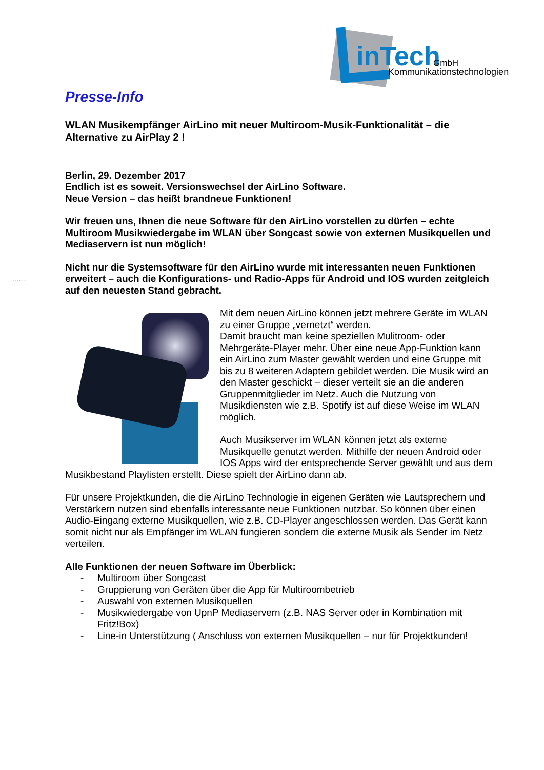inTech GmbH
Kommunikationstechnologien
.......
Presse-Info
WLAN Musikempfänger AirLino mit neuer Multiroom-Musik-Funktionalität – die Alternative zu AirPlay 2 !
Berlin, 29. Dezember 2017
Endlich ist es soweit. Versionswechsel der AirLino Software.
Neue Version – das heißt brandneue Funktionen!
Wir freuen uns, Ihnen die neue Software für den AirLino vorstellen zu dürfen – echte Multiroom Musikwiedergabe im WLAN über Songcast sowie von externen Musikquellen und Mediaservern ist nun möglich!
Nicht nur die Systemsoftware für den AirLino wurde mit interessanten neuen Funktionen erweitert – auch die Konfigurations- und Radio-Apps für Android und IOS wurden zeitgleich auf den neuesten Stand gebracht.
Mit dem neuen AirLino können jetzt mehrere Geräte im WLAN zu einer Gruppe „vernetzt“ werden.
Damit braucht man keine speziellen Mulitroom- oder Mehrgeräte-Player mehr. Über eine neue App-Funktion kann ein AirLino zum Master gewählt werden und eine Gruppe mit bis zu 8 weiteren Adaptern gebildet werden. Die Musik wird an den Master geschickt – dieser verteilt sie an die anderen Gruppenmitglieder im Netz. Auch die Nutzung von Musikdiensten wie z.B. Spotify ist auf diese Weise im WLAN möglich.
Auch Musikserver im WLAN können jetzt als externe Musikquelle genutzt werden. Mithilfe der neuen Android oder IOS Apps wird der entsprechende Server gewählt und aus dem Musikbestand Playlisten erstellt. Diese spielt der AirLino dann ab.
Für unsere Projektkunden, die die AirLino Technologie in eigenen Geräten wie Lautsprechern und Verstärkern nutzen sind ebenfalls interessante neue Funktionen nutzbar. So können über einen Audio-Eingang externe Musikquellen, wie z.B. CD-Player angeschlossen werden. Das Gerät kann somit nicht nur als Empfänger im WLAN fungieren sondern die externe Musik als Sender im Netz verteilen.
Alle Funktionen der neuen Software im Überblick:
- Multiroom über Songcast
- Gruppierung von Geräten über die App für Multiroombetrieb
- Auswahl von externen Musikquellen
- Musikwiedergabe von UpnP Mediaservern (z.B. NAS Server oder in Kombination mit Fritz!Box)
- Line-in Unterstützung ( Anschluss von externen Musikquellen – nur für Projektkunden!